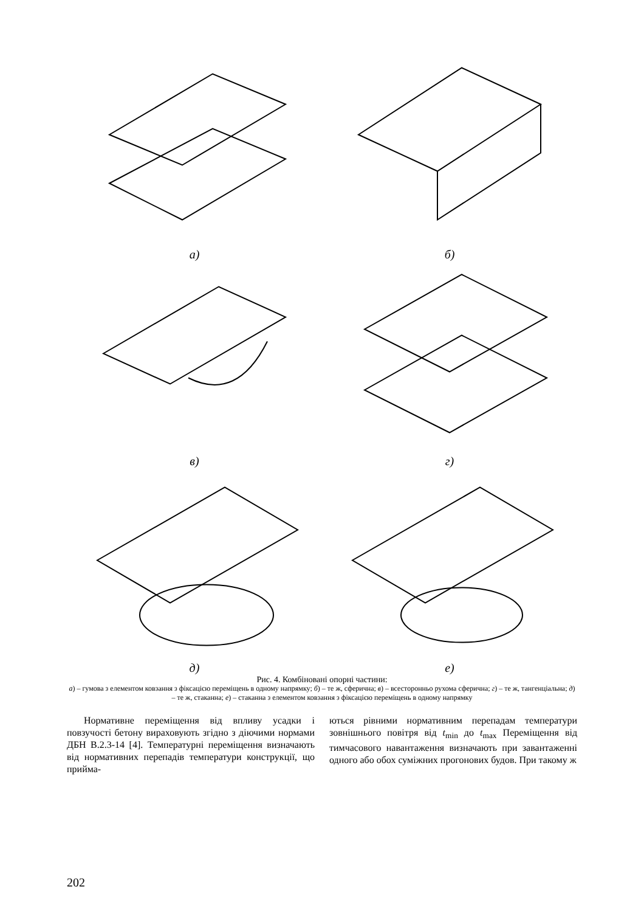а)
б)
в)
г)
д)
е)
Рис. 4. Комбіновані опорні частини:
а) – гумова з елементом ковзання з фіксацією переміщень в одному напрямку; б) – те ж, сферична; в) – всесторонньо рухома сферична; г) – те ж, тангенціальна; д) – те ж, стаканна; е) – стаканна з елементом ковзання з фіксацією переміщень в одному напрямку
Нормативне переміщення від впливу усадки і повзучості бетону вираховують згідно з діючими нормами ДБН В.2.3-14 [4]. Температурні переміщення визначають від нормативних перепадів температури конструкції, що прийма-
ються рівними нормативним перепадам температури зовнішнього повітря від t<sub>min</sub> до t<sub>max</sub> Переміщення від тимчасового навантаження визначають при завантаженні одного або обох суміжних прогонових будов. При такому ж
202